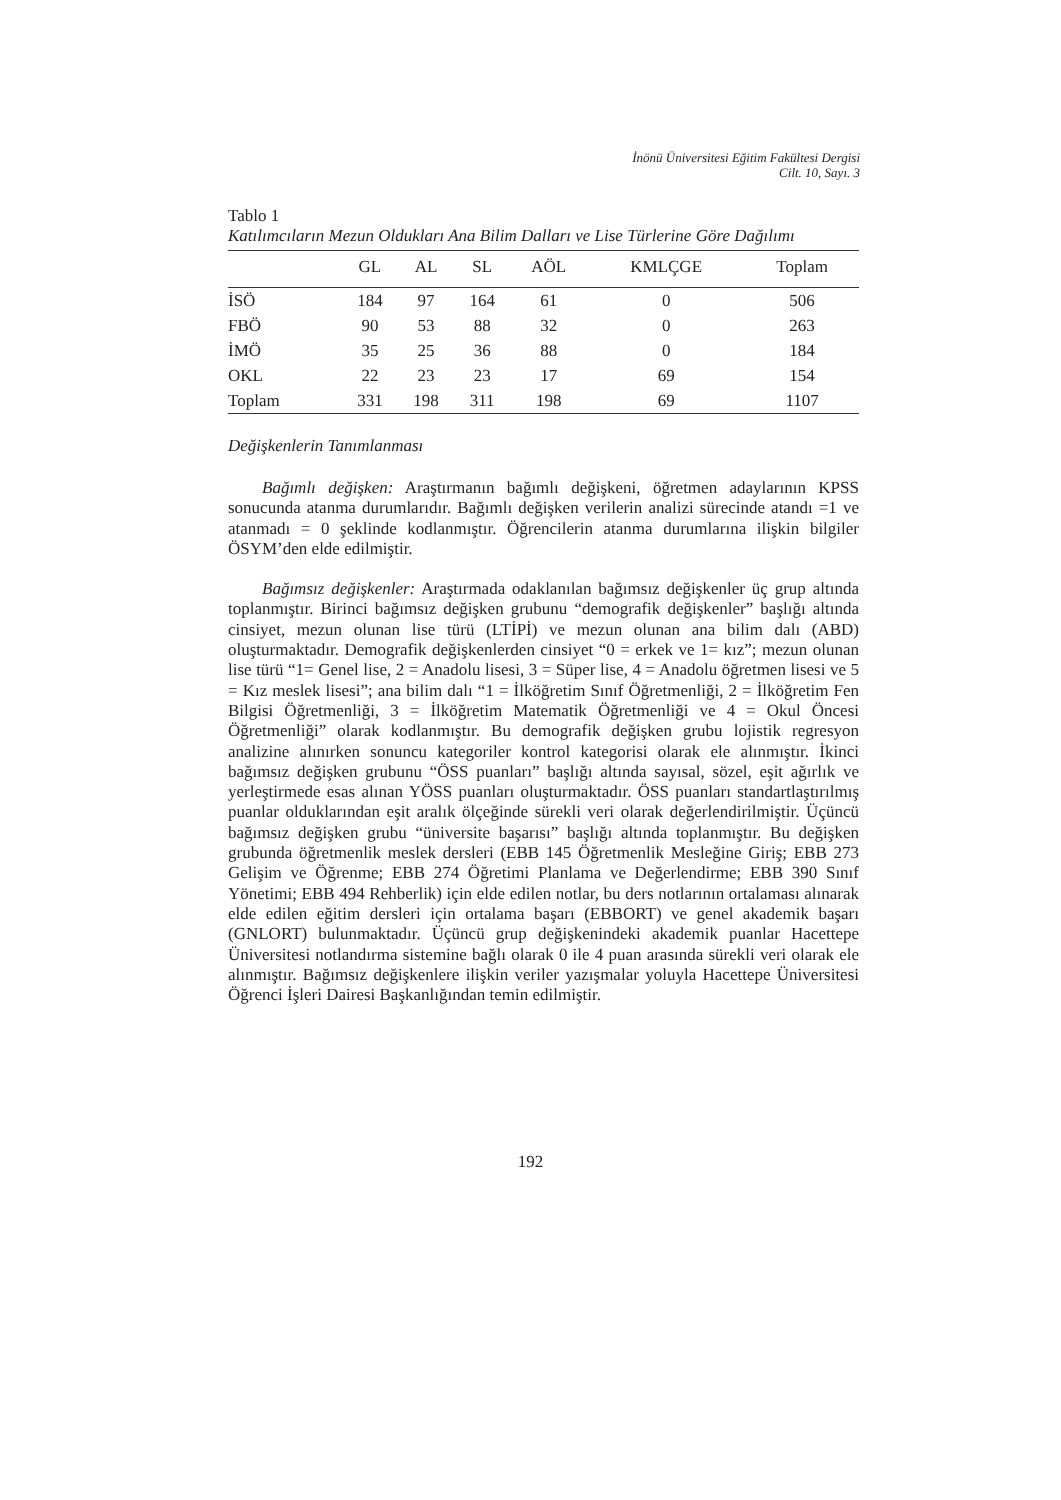İnönü Üniversitesi Eğitim Fakültesi Dergisi
Cilt. 10, Sayı. 3
Tablo 1
Katılımcıların Mezun Oldukları Ana Bilim Dalları ve Lise Türlerine Göre Dağılımı
| | GL | AL | SL | AÖL | KMLÇGE | Toplam |
| --- | --- | --- | --- | --- | --- | --- |
| İSÖ | 184 | 97 | 164 | 61 | 0 | 506 |
| FBÖ | 90 | 53 | 88 | 32 | 0 | 263 |
| İMÖ | 35 | 25 | 36 | 88 | 0 | 184 |
| OKL | 22 | 23 | 23 | 17 | 69 | 154 |
| Toplam | 331 | 198 | 311 | 198 | 69 | 1107 |
Değişkenlerin Tanımlanması
Bağımlı değişken: Araştırmanın bağımlı değişkeni, öğretmen adaylarının KPSS sonucunda atanma durumlarıdır. Bağımlı değişken verilerin analizi sürecinde atandı =1 ve atanmadı = 0 şeklinde kodlanmıştır. Öğrencilerin atanma durumlarına ilişkin bilgiler ÖSYM’den elde edilmiştir.
Bağımsız değişkenler: Araştırmada odaklanılan bağımsız değişkenler üç grup altında toplanmıştır. Birinci bağımsız değişken grubunu “demografik değişkenler” başlığı altında cinsiyet, mezun olunan lise türü (LTİPİ) ve mezun olunan ana bilim dalı (ABD) oluşturmaktadır. Demografik değişkenlerden cinsiyet “0 = erkek ve 1= kız”; mezun olunan lise türü “1= Genel lise, 2 = Anadolu lisesi, 3 = Süper lise, 4 = Anadolu öğretmen lisesi ve 5 = Kız meslek lisesi”; ana bilim dalı “1 = İlköğretim Sınıf Öğretmenliği, 2 = İlköğretim Fen Bilgisi Öğretmenliği, 3 = İlköğretim Matematik Öğretmenliği ve 4 = Okul Öncesi Öğretmenliği” olarak kodlanmıştır. Bu demografik değişken grubu lojistik regresyon analizine alınırken sonuncu kategoriler kontrol kategorisi olarak ele alınmıştır. İkinci bağımsız değişken grubunu “ÖSS puanları” başlığı altında sayısal, sözel, eşit ağırlık ve yerleştirmede esas alınan YÖSS puanları oluşturmaktadır. ÖSS puanları standartlaştırılmış puanlar olduklarından eşit aralık ölçeğinde sürekli veri olarak değerlendirilmiştir. Üçüncü bağımsız değişken grubu “üniversite başarısı” başlığı altında toplanmıştır. Bu değişken grubunda öğretmenlik meslek dersleri (EBB 145 Öğretmenlik Mesleğine Giriş; EBB 273 Gelişim ve Öğrenme; EBB 274 Öğretimi Planlama ve Değerlendirme; EBB 390 Sınıf Yönetimi; EBB 494 Rehberlik) için elde edilen notlar, bu ders notlarının ortalaması alınarak elde edilen eğitim dersleri için ortalama başarı (EBBORT) ve genel akademik başarı (GNLORT) bulunmaktadır. Üçüncü grup değişkenindeki akademik puanlar Hacettepe Üniversitesi notlandırma sistemine bağlı olarak 0 ile 4 puan arasında sürekli veri olarak ele alınmıştır. Bağımsız değişkenlere ilişkin veriler yazışmalar yoluyla Hacettepe Üniversitesi Öğrenci İşleri Dairesi Başkanlığından temin edilmiştir.
192